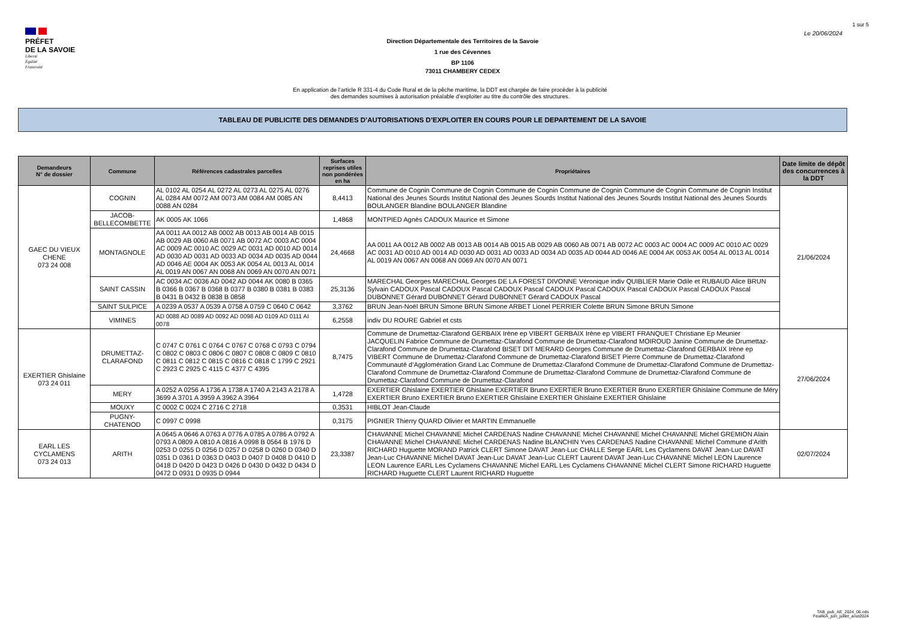1 sur 5
PRÉFET
DE LA SAVOIE
Liberté
Égalité
Fraternité
Direction Départementale des Territoires de la Savoie
1 rue des Cévennes
BP 1106
73011 CHAMBERY CEDEX
Le 20/06/2024
En application de l’article R 331-4 du Code Rural et de la pêche maritime, la DDT est chargée de faire procéder à la publicité
des demandes soumises à autorisation préalable d’exploiter au titre du contrôle des structures.
TABLEAU DE PUBLICITE DES DEMANDES D’AUTORISATIONS D’EXPLOITER EN COURS POUR LE DEPARTEMENT DE LA SAVOIE
| Demandeurs N° de dossier | Commune | Références cadastrales parcelles | Surfaces reprises utiles non pondérées en ha | Propriétaires | Date limite de dépôt des concurrences à la DDT |
| --- | --- | --- | --- | --- | --- |
| GAEC DU VIEUX CHENE 073 24 008 | COGNIN | AL 0102 AL 0254 AL 0272 AL 0273 AL 0275 AL 0276 AL 0284 AM 0072 AM 0073 AM 0084 AM 0085 AN 0088 AN 0284 | 8,4413 | Commune de Cognin Commune de Cognin Commune de Cognin Commune de Cognin Commune de Cognin Commune de Cognin Institut National des Jeunes Sourds Institut National des Jeunes Sourds Institut National des Jeunes Sourds Institut National des Jeunes Sourds BOULANGER Blandine BOULANGER Blandine | 21/06/2024 |
| | JACOB-BELLECOMBETTE | AK 0005 AK 1066 | 1,4868 | MONTPIED Agnès CADOUX Maurice et Simone | |
| | MONTAGNOLE | AA 0011 AA 0012 AB 0002 AB 0013 AB 0014 AB 0015 AB 0029 AB 0060 AB 0071 AB 0072 AC 0003 AC 0004 AC 0009 AC 0010 AC 0029 AC 0031 AD 0010 AD 0014 AD 0030 AD 0031 AD 0033 AD 0034 AD 0035 AD 0044 AD 0046 AE 0004 AK 0053 AK 0054 AL 0013 AL 0014 AL 0019 AN 0067 AN 0068 AN 0069 AN 0070 AN 0071 | 24,4668 | AA 0011 AA 0012 AB 0002 AB 0013 AB 0014 AB 0015 AB 0029 AB 0060 AB 0071 AB 0072 AC 0003 AC 0004 AC 0009 AC 0010 AC 0029 AC 0031 AD 0010 AD 0014 AD 0030 AD 0031 AD 0033 AD 0034 AD 0035 AD 0044 AD 0046 AE 0004 AK 0053 AK 0054 AL 0013 AL 0014 AL 0019 AN 0067 AN 0068 AN 0069 AN 0070 AN 0071 | |
| | SAINT CASSIN | AC 0034 AC 0036 AD 0042 AD 0044 AK 0080 B 0365 B 0366 B 0367 B 0368 B 0377 B 0380 B 0381 B 0383 B 0431 B 0432 B 0838 B 0858 | 25,3136 | MARECHAL Georges MARECHAL Georges DE LA FOREST DIVONNE Véronique indiv QUIBLIER Marie Odile et RUBAUD Alice BRUN Sylvain CADOUX Pascal CADOUX Pascal CADOUX Pascal CADOUX Pascal CADOUX Pascal CADOUX Pascal CADOUX Pascal DUBONNET Gérard DUBONNET Gérard DUBONNET Gérard CADOUX Pascal | |
| | SAINT SULPICE | A 0239 A 0537 A 0539 A 0758 A 0759 C 0640 C 0642 | 3,3762 | BRUN Jean-Noël BRUN Simone BRUN Simone ARBET Lionel PERRIER Colette BRUN Simone BRUN Simone | |
| | VIMINES | AD 0088 AD 0089 AD 0092 AD 0098 AD 0109 AD 0111 AI 0078 | 6,2558 | indiv DU ROURE Gabriel et csts | |
| EXERTIER Ghislaine 073 24 011 | DRUMETTAZ-CLARAFOND | C 0747 C 0761 C 0764 C 0767 C 0768 C 0793 C 0794 C 0802 C 0803 C 0806 C 0807 C 0808 C 0809 C 0810 C 0811 C 0812 C 0815 C 0816 C 0818 C 1799 C 2921 C 2923 C 2925 C 4115 C 4377 C 4395 | 8,7475 | Commune de Drumettaz-Clarafond GERBAIX Irène ep VIBERT GERBAIX Irène ep VIBERT FRANQUET Christiane Ep Meunier JACQUELIN Fabrice Commune de Drumettaz-Clarafond Commune de Drumettaz-Clarafond MOIROUD Janine Commune de Drumettaz-Clarafond Commune de Drumettaz-Clarafond BISET DIT MERARD Georges Commune de Drumettaz-Clarafond GERBAIX Irène ep VIBERT Commune de Drumettaz-Clarafond Commune de Drumettaz-Clarafond BISET Pierre Commune de Drumettaz-Clarafond Communauté d’Agglomération Grand Lac Commune de Drumettaz-Clarafond Commune de Drumettaz-Clarafond Commune de Drumettaz-Clarafond Commune de Drumettaz-Clarafond Commune de Drumettaz-Clarafond Commune de Drumettaz-Clarafond Commune de Drumettaz-Clarafond Commune de Drumettaz-Clarafond | 27/06/2024 |
| | MERY | A 0252 A 0256 A 1736 A 1738 A 1740 A 2143 A 2178 A 3699 A 3701 A 3959 A 3962 A 3964 | 1,4728 | EXERTIER Ghislaine EXERTIER Ghislaine EXERTIER Bruno EXERTIER Bruno EXERTIER Bruno EXERTIER Ghislaine Commune de Méry EXERTIER Bruno EXERTIER Bruno EXERTIER Ghislaine EXERTIER Ghislaine EXERTIER Ghislaine | |
| | MOUXY | C 0002 C 0024 C 2716 C 2718 | 0,3531 | HIBLOT Jean-Claude | |
| | PUGNY-CHATENOD | C 0997 C 0998 | 0,3175 | PIGNIER Thierry QUARD Olivier et MARTIN Emmanuelle | |
| EARL LES CYCLAMENS 073 24 013 | ARITH | A 0645 A 0646 A 0763 A 0776 A 0785 A 0786 A 0792 A 0793 A 0809 A 0810 A 0816 A 0998 B 0564 B 1976 D 0253 D 0255 D 0256 D 0257 D 0258 D 0260 D 0340 D 0351 D 0361 D 0363 D 0403 D 0407 D 0408 D 0410 D 0418 D 0420 D 0423 D 0426 D 0430 D 0432 D 0434 D 0472 D 0931 D 0935 D 0944 | 23,3387 | CHAVANNE Michel CHAVANNE Michel CARDENAS Nadine CHAVANNE Michel CHAVANNE Michel CHAVANNE Michel GREMION Alain CHAVANNE Michel CHAVANNE Michel CARDENAS Nadine BLANCHIN Yves CARDENAS Nadine CHAVANNE Michel Commune d’Arith RICHARD Huguette MORAND Patrick CLERT Simone DAVAT Jean-Luc CHALLE Serge EARL Les Cyclamens DAVAT Jean-Luc DAVAT Jean-Luc CHAVANNE Michel DAVAT Jean-Luc DAVAT Jean-Luc CLERT Laurent DAVAT Jean-Luc CHAVANNE Michel LEON Laurence LEON Laurence EARL Les Cyclamens CHAVANNE Michel EARL Les Cyclamens CHAVANNE Michel CLERT Simone RICHARD Huguette RICHARD Huguette CLERT Laurent RICHARD Huguette | 02/07/2024 |
TAB_pub_AE_2024_06.ods
FeuilleA_juin_juillet_aout2024